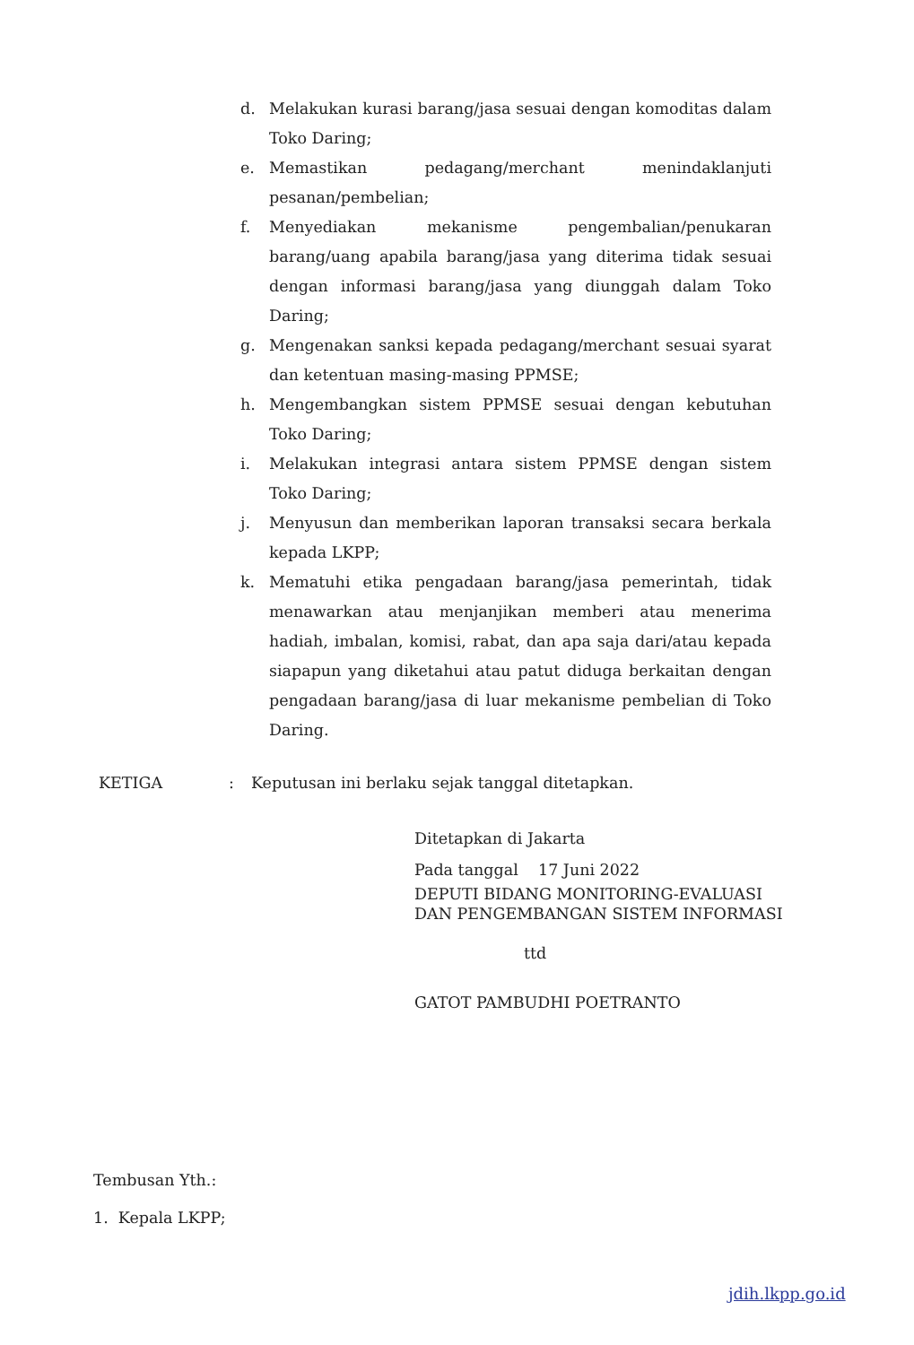d. Melakukan kurasi barang/jasa sesuai dengan komoditas dalam Toko Daring;
e. Memastikan pedagang/merchant menindaklanjuti pesanan/pembelian;
f. Menyediakan mekanisme pengembalian/penukaran barang/uang apabila barang/jasa yang diterima tidak sesuai dengan informasi barang/jasa yang diunggah dalam Toko Daring;
g. Mengenakan sanksi kepada pedagang/merchant sesuai syarat dan ketentuan masing-masing PPMSE;
h. Mengembangkan sistem PPMSE sesuai dengan kebutuhan Toko Daring;
i. Melakukan integrasi antara sistem PPMSE dengan sistem Toko Daring;
j. Menyusun dan memberikan laporan transaksi secara berkala kepada LKPP;
k. Mematuhi etika pengadaan barang/jasa pemerintah, tidak menawarkan atau menjanjikan memberi atau menerima hadiah, imbalan, komisi, rabat, dan apa saja dari/atau kepada siapapun yang diketahui atau patut diduga berkaitan dengan pengadaan barang/jasa di luar mekanisme pembelian di Toko Daring.
KETIGA: Keputusan ini berlaku sejak tanggal ditetapkan.
Ditetapkan di Jakarta
Pada tanggal 17 Juni 2022
DEPUTI BIDANG MONITORING-EVALUASI
DAN PENGEMBANGAN SISTEM INFORMASI
ttd
GATOT PAMBUDHI POETRANTO
Tembusan Yth.:
1. Kepala LKPP;
jdih.lkpp.go.id